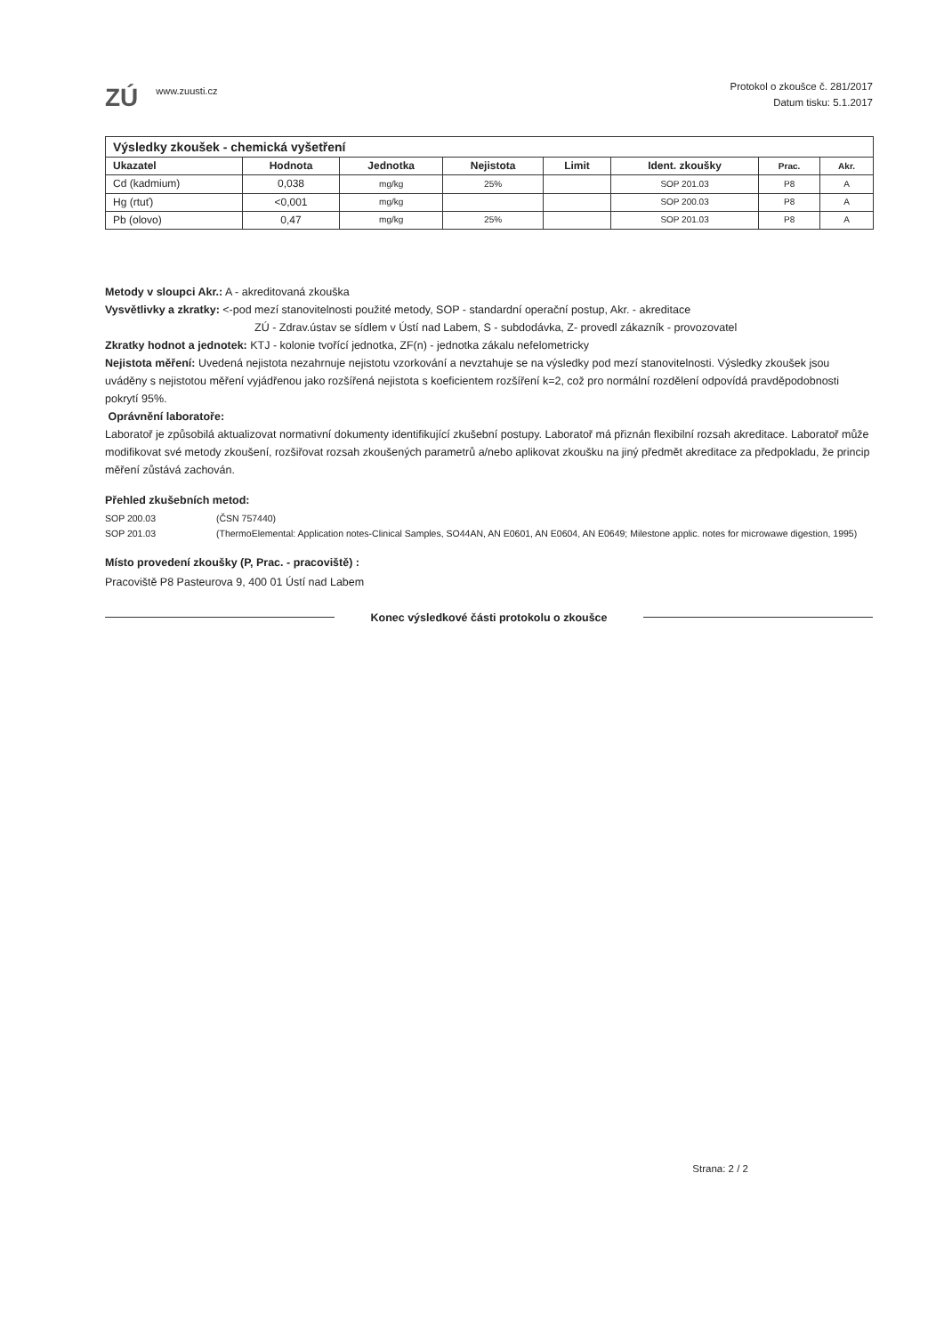ZÚ www.zuusti.cz
Protokol o zkoušce č. 281/2017
Datum tisku: 5.1.2017
| Výsledky zkoušek - chemická vyšetření | | | | | | | |
| --- | --- | --- | --- | --- | --- | --- | --- |
| Ukazatel | Hodnota | Jednotka | Nejistota | Limit | Ident. zkoušky | Prac. | Akr. |
| Cd (kadmium) | 0,038 | mg/kg | 25% | | SOP 201.03 | P8 | A |
| Hg (rtuť) | <0,001 | mg/kg | | | SOP 200.03 | P8 | A |
| Pb (olovo) | 0,47 | mg/kg | 25% | | SOP 201.03 | P8 | A |
Metody v sloupci Akr.: A - akreditovaná zkouška
Vysvětlivky a zkratky: <-pod mezí stanovitelnosti použité metody, SOP - standardní operační postup, Akr. - akreditace
ZÚ - Zdrav.ústav se sídlem v Ústí nad Labem, S - subdodávka, Z- provedl zákazník - provozovatel
Zkratky hodnot a jednotek: KTJ - kolonie tvořící jednotka, ZF(n) - jednotka zákalu nefelometricky
Nejistota měření: Uvedená nejistota nezahrnuje nejistotu vzorkování a nevztahuje se na výsledky pod mezí stanovitelnosti. Výsledky zkoušek jsou uváděny s nejistotou měření vyjádřenou jako rozšířená nejistota s koeficientem rozšíření k=2, což pro normální rozdělení odpovídá pravděpodobnosti pokrytí 95%.
Oprávnění laboratoře:
Laboratoř je způsobilá aktualizovat normativní dokumenty identifikující zkušební postupy. Laboratoř má přiznán flexibilní rozsah akreditace. Laboratoř může modifikovat své metody zkoušení, rozšiřovat rozsah zkoušených parametrů a/nebo aplikovat zkoušku na jiný předmět akreditace za předpokladu, že princip měření zůstává zachován.
Přehled zkušebních metod:
SOP 200.03 (ČSN 757440) SOP 201.03 (ThermoElemental: Application notes-Clinical Samples, SO44AN, AN E0601, AN E0604, AN E0649; Milestone applic. notes for microwawe digestion, 1995)
Místo provedení zkoušky (P, Prac. - pracoviště) :
Pracoviště P8 Pasteurova 9, 400 01 Ústí nad Labem
Konec výsledkové části protokolu o zkoušce
Strana: 2 / 2